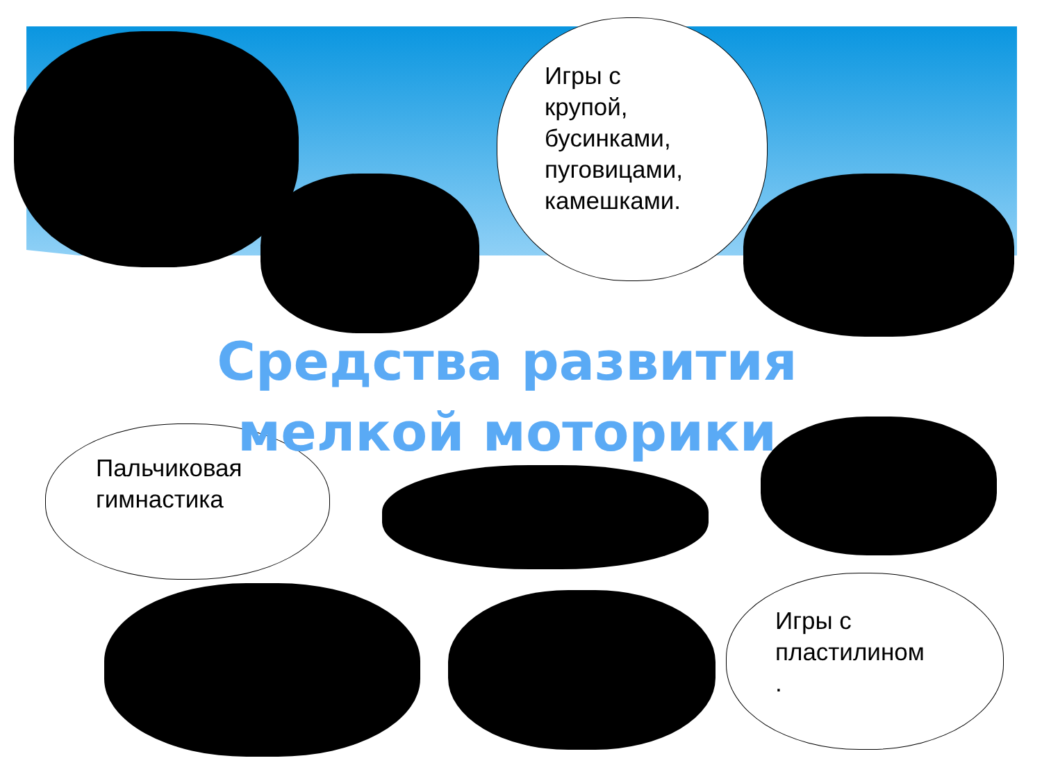Игры с
крупой,
бусинками,
пуговицами,
камешками.
Пальчиковая
гимнастика
Игры с
пластилином
.
Средства развития мелкой моторики